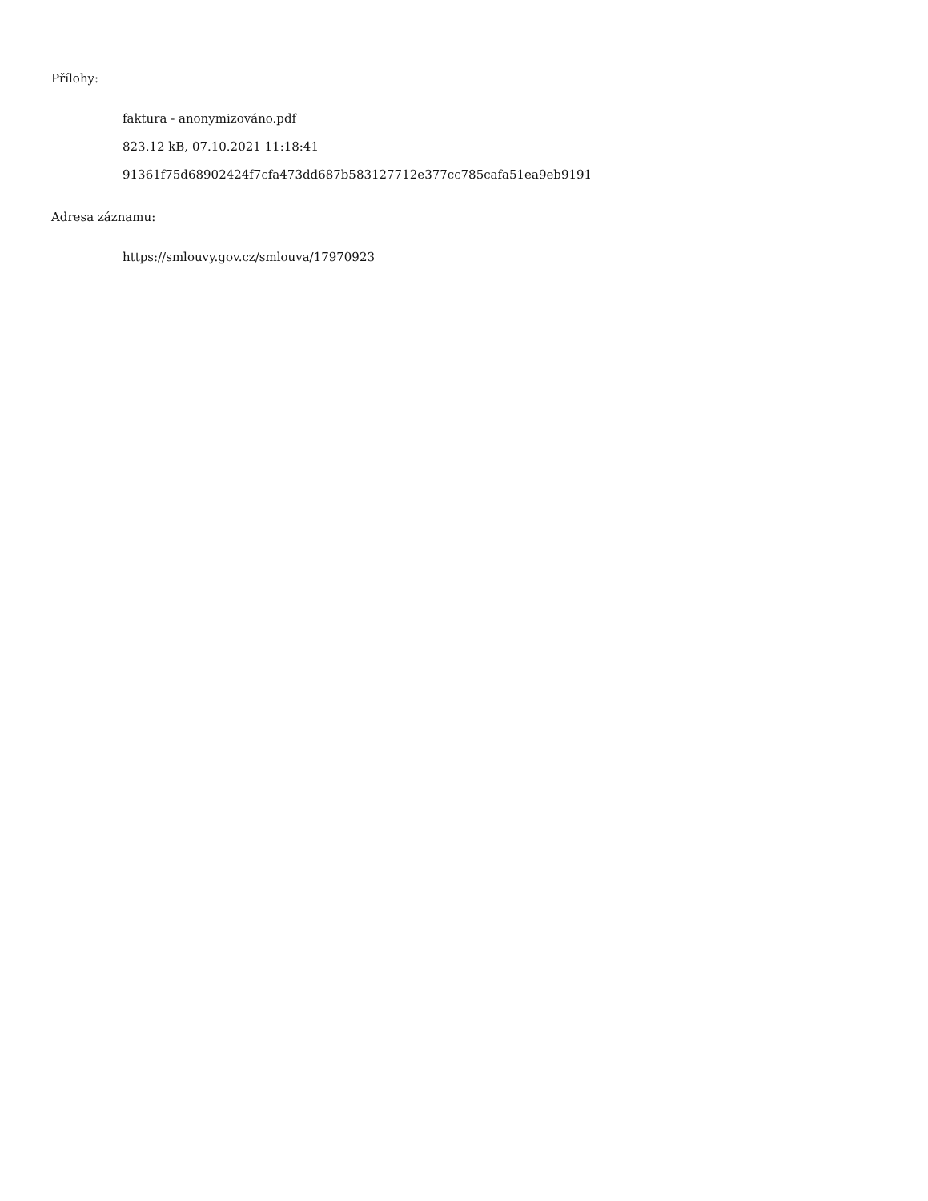Přílohy:
faktura - anonymizováno.pdf
823.12 kB, 07.10.2021 11:18:41
91361f75d68902424f7cfa473dd687b583127712e377cc785cafa51ea9eb9191
Adresa záznamu:
https://smlouvy.gov.cz/smlouva/17970923